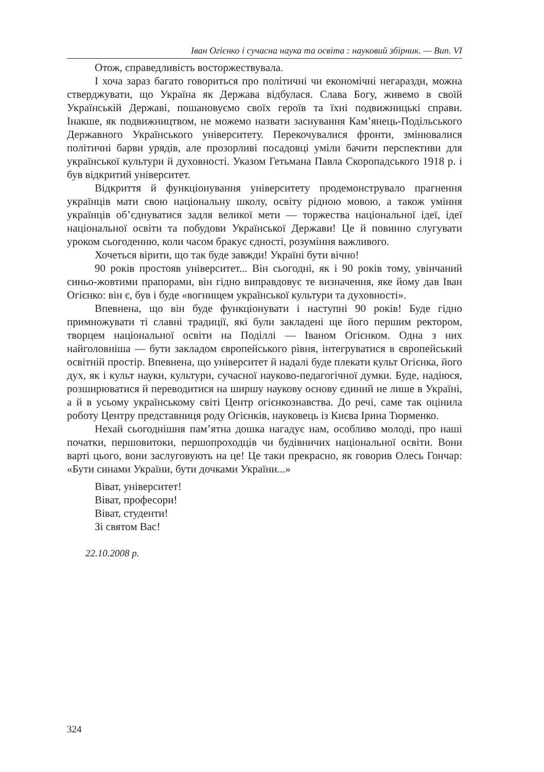Іван Огієнко і сучасна наука та освіта : науковий збірник. — Вип. VI
Отож, справедливість восторжествувала.
І хоча зараз багато говориться про політичні чи економічні негаразди, можна стверджувати, що Україна як Держава відбулася. Слава Богу, живемо в своїй Українській Державі, пошановуємо своїх героїв та їхні подвижницькі справи. Інакше, як подвижництвом, не можемо назвати заснування Кам’янець-Подільського Державного Українського університету. Перекочувалися фронти, змінювалися політичні барви урядів, але прозорливі посадовці уміли бачити перспективи для української культури й духовності. Указом Гетьмана Павла Скоропадського 1918 р. і був відкритий університет.
Відкриття й функціонування університету продемонструвало прагнення українців мати свою національну школу, освіту рідною мовою, а також уміння українців об’єднуватися задля великої мети — торжества національної ідеї, ідеї національної освіти та побудови Української Держави! Це й повинно слугувати уроком сьогоденню, коли часом бракує єдності, розуміння важливого.
Хочеться вірити, що так буде завжди! Україні бути вічно!
90 років простояв університет... Він сьогодні, як і 90 років тому, увінчаний синьо-жовтими прапорами, він гідно виправдовує те визначення, яке йому дав Іван Огієнко: він є, був і буде «вогнищем української культури та духовності».
Впевнена, що він буде функціонувати і наступні 90 років! Буде гідно примножувати ті славні традиції, які були закладені ще його першим ректором, творцем національної освіти на Поділлі — Іваном Огієнком. Одна з них найголовніша — бути закладом європейського рівня, інтегруватися в європейський освітній простір. Впевнена, що університет й надалі буде плекати культ Огієнка, його дух, як і культ науки, культури, сучасної науково-педагогічної думки. Буде, надіюся, розширюватися й переводитися на ширшу наукову основу єдиний не лише в Україні, а й в усьому українському світі Центр огієнкознавства. До речі, саме так оцінила роботу Центру представниця роду Огієнків, науковець із Києва Ірина Тюрменко.
Нехай сьогоднішня пам’ятна дошка нагадує нам, особливо молоді, про наші початки, першовитоки, першопроходців чи будівничих національної освіти. Вони варті цього, вони заслуговують на це! Це таки прекрасно, як говорив Олесь Гончар: «Бути синами України, бути дочками України...»
Віват, університет!
Віват, професори!
Віват, студенти!
Зі святом Вас!
22.10.2008 р.
324